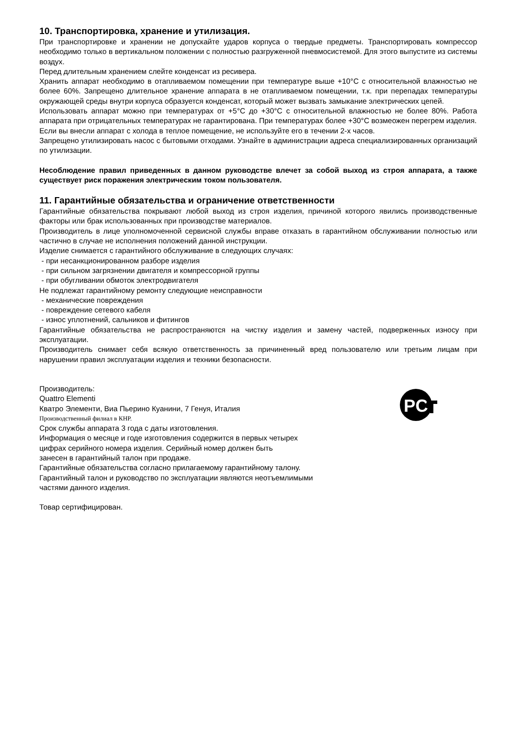10. Транспортировка, хранение и утилизация.
При транспортировке и хранении не допускайте ударов корпуса о твердые предметы. Транспортировать компрессор необходимо только в вертикальном положении с полностью разгруженной пневмосистемой. Для этого выпустите из системы воздух.
Перед длительным хранением слейте конденсат из ресивера.
Хранить аппарат необходимо в отапливаемом помещении при температуре выше +10°С с относительной влажностью не более 60%. Запрещено длительное хранение аппарата в не отапливаемом помещении, т.к. при перепадах температуры окружающей среды внутри корпуса образуется конденсат, который может вызвать замыкание электрических цепей.
Использовать аппарат можно при температурах от +5°С до +30°С с относительной влажностью не более 80%. Работа аппарата при отрицательных температурах не гарантирована. При температурах более +30°С возмеожен перегрем изделия.
Если вы внесли аппарат с холода в теплое помещение, не используйте его в течении 2-х часов.
Запрещено утилизировать насос с бытовыми отходами. Узнайте в администрации адреса специализированных организаций по утилизации.
Несоблюдение правил приведенных в данном руководстве влечет за собой выход из строя аппарата, а также существует риск поражения электрическим током пользователя.
11. Гарантийные обязательства и ограничение ответственности
Гарантийные обязательства покрывают любой выход из строя изделия, причиной которого явились производственные факторы или брак использованных при производстве материалов.
Производитель в лице уполномоченной сервисной службы вправе отказать в гарантийном обслуживании полностью или частично в случае не исполнения положений данной инструкции.
Изделие снимается с гарантийного обслуживание в следующих случаях:
- при несанкционированном разборе изделия
- при сильном загрязнении двигателя и компрессорной группы
- при обугливании обмоток электродвигателя
Не подлежат гарантийному ремонту следующие неисправности
- механические повреждения
- повреждение сетевого кабеля
- износ уплотнений, сальников и фитингов
Гарантийные обязательства не распространяются на чистку изделия и замену частей, подверженных износу при эксплуатации.
Производитель снимает себя всякую ответственность за причиненный вред пользователю или третьим лицам при нарушении правил эксплуатации изделия и техники безопасности.
Производитель:
Quattro Elementi
Кватро Элементи, Виа Пьерино Куанини, 7 Генуя, Италия
Производственный филиал в КНР.
Срок службы аппарата 3 года с даты изготовления.
Информация о месяце и годе изготовления содержится в первых четырех
цифрах серийного номера изделия. Серийный номер должен быть
занесен в гарантийный талон при продаже.
Гарантийные обязательства согласно прилагаемому гарантийному талону.
Гарантийный талон и руководство по эксплуатации являются неотъемлимыми
частями данного изделия.
Товар сертифицирован.
PC